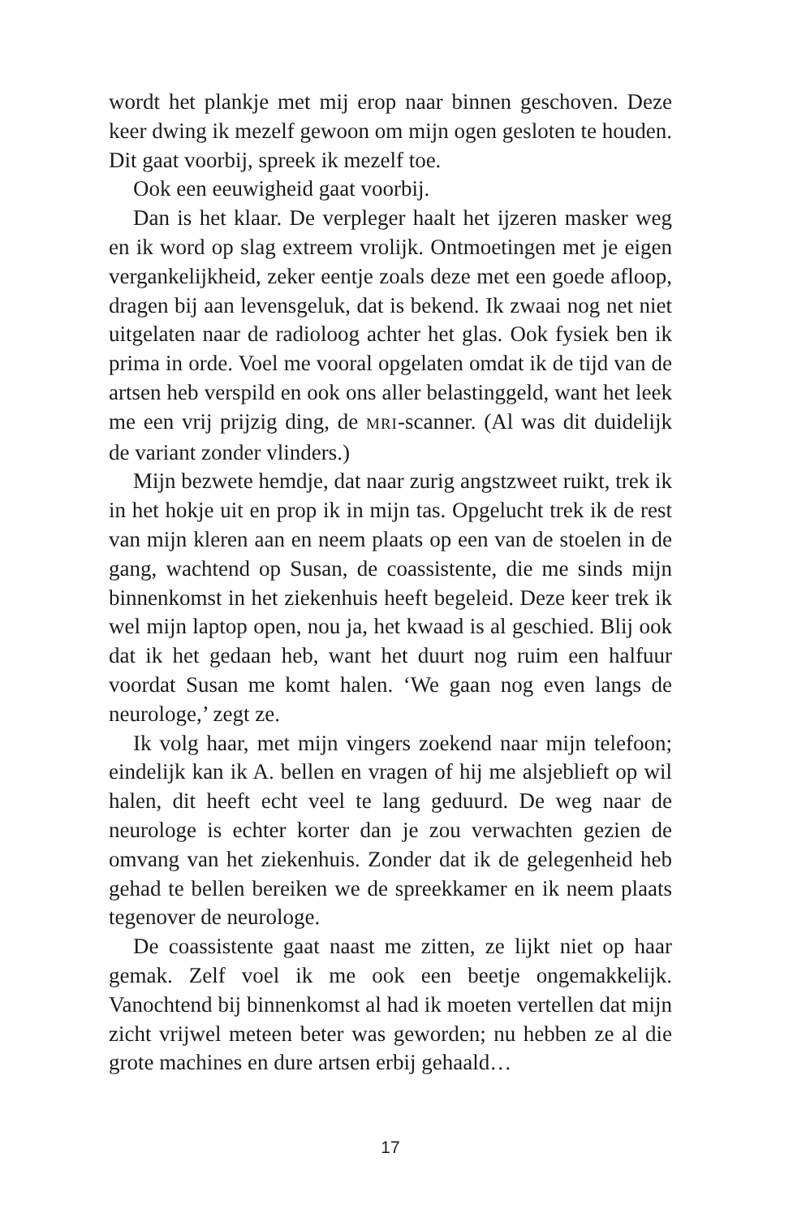wordt het plankje met mij erop naar binnen geschoven. Deze keer dwing ik mezelf gewoon om mijn ogen gesloten te houden. Dit gaat voorbij, spreek ik mezelf toe.
Ook een eeuwigheid gaat voorbij.
Dan is het klaar. De verpleger haalt het ijzeren masker weg en ik word op slag extreem vrolijk. Ontmoetingen met je eigen vergankelijkheid, zeker eentje zoals deze met een goede afloop, dragen bij aan levensgeluk, dat is bekend. Ik zwaai nog net niet uitgelaten naar de radioloog achter het glas. Ook fysiek ben ik prima in orde. Voel me vooral opgelaten omdat ik de tijd van de artsen heb verspild en ook ons aller belastinggeld, want het leek me een vrij prijzig ding, de MRI-scanner. (Al was dit duidelijk de variant zonder vlinders.)
Mijn bezwete hemdje, dat naar zurig angstzweet ruikt, trek ik in het hokje uit en prop ik in mijn tas. Opgelucht trek ik de rest van mijn kleren aan en neem plaats op een van de stoelen in de gang, wachtend op Susan, de coassistente, die me sinds mijn binnenkomst in het ziekenhuis heeft begeleid. Deze keer trek ik wel mijn laptop open, nou ja, het kwaad is al geschied. Blij ook dat ik het gedaan heb, want het duurt nog ruim een halfuur voordat Susan me komt halen. ‘We gaan nog even langs de neurologe,’ zegt ze.
Ik volg haar, met mijn vingers zoekend naar mijn telefoon; eindelijk kan ik A. bellen en vragen of hij me alsjeblieft op wil halen, dit heeft echt veel te lang geduurd. De weg naar de neurologe is echter korter dan je zou verwachten gezien de omvang van het ziekenhuis. Zonder dat ik de gelegenheid heb gehad te bellen bereiken we de spreekkamer en ik neem plaats tegenover de neurologe.
De coassistente gaat naast me zitten, ze lijkt niet op haar gemak. Zelf voel ik me ook een beetje ongemakkelijk. Vanochtend bij binnenkomst al had ik moeten vertellen dat mijn zicht vrijwel meteen beter was geworden; nu hebben ze al die grote machines en dure artsen erbij gehaald…
17